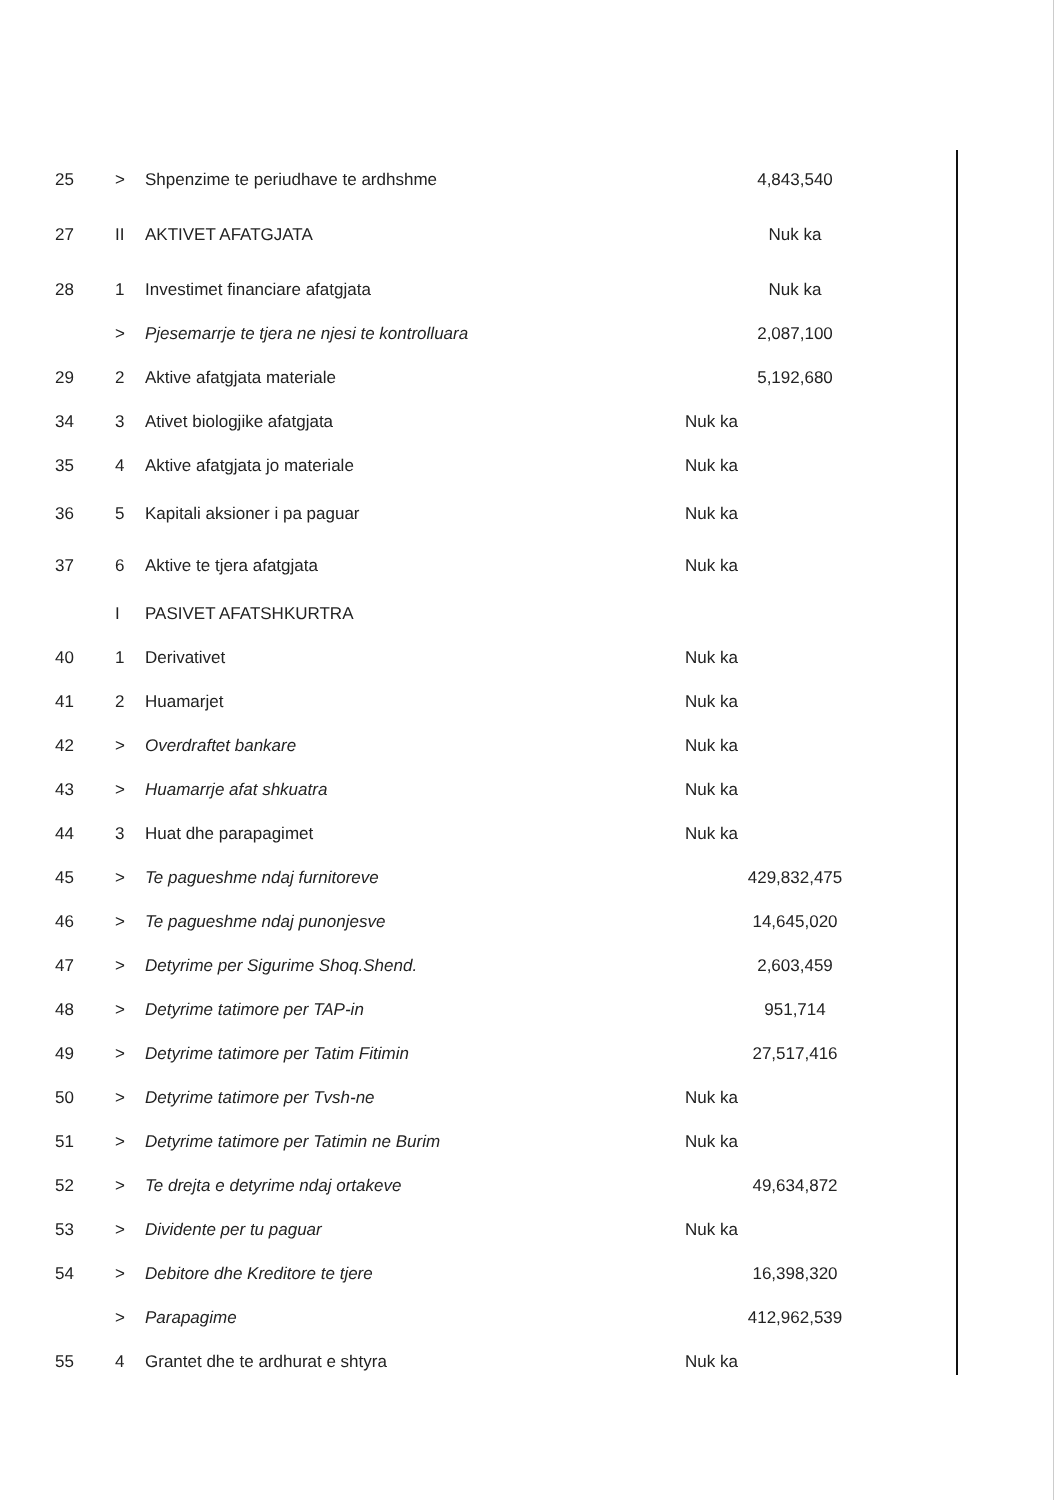| 25 | > | Shpenzime te periudhave te ardhshme | 4,843,540 |
| 27 | II | AKTIVET AFATGJATA | Nuk ka |
| 28 | 1 | Investimet financiare afatgjata | Nuk ka |
| | > | Pjesemarrje te tjera ne njesi te kontrolluara | 2,087,100 |
| 29 | 2 | Aktive afatgjata materiale | 5,192,680 |
| 34 | 3 | Ativet biologjike afatgjata | Nuk ka |
| 35 | 4 | Aktive afatgjata jo materiale | Nuk ka |
| 36 | 5 | Kapitali aksioner i pa paguar | Nuk ka |
| 37 | 6 | Aktive te tjera afatgjata | Nuk ka |
| | I | PASIVET AFATSHKURTRA | |
| 40 | 1 | Derivativet | Nuk ka |
| 41 | 2 | Huamarjet | Nuk ka |
| 42 | > | Overdraftet bankare | Nuk ka |
| 43 | > | Huamarrje afat shkuatra | Nuk ka |
| 44 | 3 | Huat dhe parapagimet | Nuk ka |
| 45 | > | Te pagueshme ndaj furnitoreve | 429,832,475 |
| 46 | > | Te pagueshme ndaj punonjesve | 14,645,020 |
| 47 | > | Detyrime per Sigurime Shoq.Shend. | 2,603,459 |
| 48 | > | Detyrime tatimore per TAP-in | 951,714 |
| 49 | > | Detyrime tatimore per Tatim Fitimin | 27,517,416 |
| 50 | > | Detyrime tatimore per Tvsh-ne | Nuk ka |
| 51 | > | Detyrime tatimore per Tatimin ne Burim | Nuk ka |
| 52 | > | Te drejta e detyrime ndaj ortakeve | 49,634,872 |
| 53 | > | Dividente per tu paguar | Nuk ka |
| 54 | > | Debitore dhe Kreditore te tjere | 16,398,320 |
| | > | Parapagime | 412,962,539 |
| 55 | 4 | Grantet dhe te ardhurat e shtyra | Nuk ka |